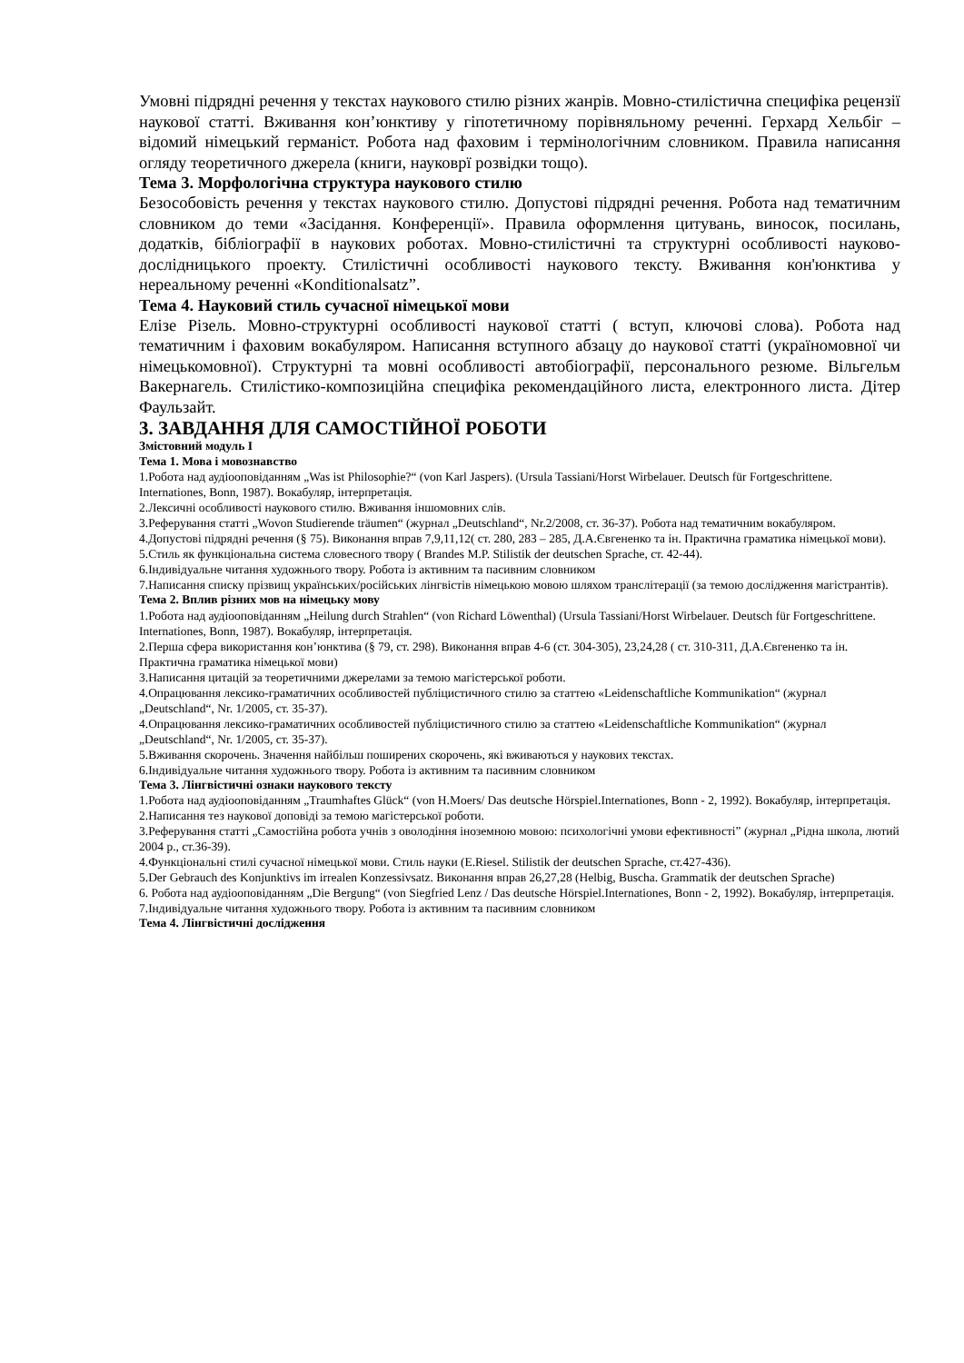Умовні підрядні речення у текстах наукового стилю різних жанрів. Мовно-стилістична специфіка рецензії наукової статті. Вживання кон’юнктиву у гіпотетичному порівняльному реченні. Герхард Хельбіг – відомий німецький германіст. Робота над фаховим і термінологічним словником. Правила написання огляду теоретичного джерела (книги, науковрї розвідки тощо).
Тема 3. Морфологічна структура наукового стилю
Безособовість речення у текстах наукового стилю. Допустові підрядні речення. Робота над тематичним словником до теми «Засідання. Конференції». Правила оформлення цитувань, виносок, посилань, додатків, бібліографії в наукових роботах. Мовно-стилістичні та структурні особливості науково-дослідницького проекту. Стилістичні особливості наукового тексту. Вживання кон'юнктива у нереальному реченні «Konditionalsatz”.
Тема 4. Науковий стиль сучасної німецької мови
Елізе Різель. Мовно-структурні особливості наукової статті ( вступ, ключові слова). Робота над тематичним і фаховим вокабуляром. Написання вступного абзацу до наукової статті (україномовної чи німецькомовної). Структурні та мовні особливості автобіографії, персонального резюме. Вільгельм Вакернагель. Стилістико-композиційна специфіка рекомендаційного листа, електронного листа. Дітер Фаульзайт.
3. ЗАВДАННЯ ДЛЯ САМОСТІЙНОЇ РОБОТИ
Змістовний модуль I
Тема 1. Мова і мовознавство
1.Робота над аудіооповіданням „Was ist Philosophie?“ (von Karl Jaspers). (Ursula Tassiani/Horst Wirbelauer. Deutsch für Fortgeschrittene. Internationes, Bonn, 1987). Вокабуляр, інтерпретація.
2.Лексичні особливості наукового стилю. Вживання іншомовних слів.
3.Реферування статті „Wovon Studierende träumen“ (журнал „Deutschland“, Nr.2/2008, ст. 36-37). Робота над тематичним вокабуляром.
4.Допустові підрядні речення (§ 75). Виконання вправ 7,9,11,12( ст. 280, 283 – 285, Д.А.Євгененко та ін. Практична граматика німецької мови).
5.Стиль як функціональна система словесного твору ( Brandes M.P. Stilistik der deutschen Sprache, ст. 42-44).
6.Індивідуальне читання художнього твору. Робота із активним та пасивним словником
7.Написання списку прізвищ українських/російських лінгвістів німецькою мовою шляхом транслітерації (за темою дослідження магістрантів).
Тема 2. Вплив різних мов на німецьку мову
1.Робота над аудіооповіданням „Heilung durch Strahlen“ (von Richard Löwenthal) (Ursula Tassiani/Horst Wirbelauer. Deutsch für Fortgeschrittene. Internationes, Bonn, 1987). Вокабуляр, інтерпретація.
2.Перша сфера використання кон’юнктива (§ 79, ст. 298). Виконання вправ 4-6 (ст. 304-305), 23,24,28 ( ст. 310-311, Д.А.Євгененко та ін. Практична граматика німецької мови)
3.Написання цитацій за теоретичними джерелами за темою магістерської роботи.
4.Опрацювання лексико-граматичних особливостей публіцистичного стилю за статтею «Leidenschaftliche Kommunikation“ (журнал „Deutschland“, Nr. 1/2005, ст. 35-37).
4.Опрацювання лексико-граматичних особливостей публіцистичного стилю за статтею «Leidenschaftliche Kommunikation“ (журнал „Deutschland“, Nr. 1/2005, ст. 35-37).
5.Вживання скорочень. Значення найбільш поширених скорочень, які вживаються у наукових текстах.
6.Індивідуальне читання художнього твору. Робота із активним та пасивним словником
Тема 3. Лінгвістичні ознаки наукового тексту
1.Робота над аудіооповіданням „Traumhaftes Glück“ (von H.Moers/ Das deutsche Hörspiel.Internationes, Bonn - 2, 1992). Вокабуляр, інтерпретація.
2.Написання тез наукової доповіді за темою магістерської роботи.
3.Реферування статті „Самостійна робота учнів з оволодіння іноземною мовою: психологічні умови ефективності” (журнал „Рідна школа, лютий 2004 р., ст.36-39).
4.Функціональні стилі сучасної німецької мови. Стиль науки (E.Riesel. Stilistik der deutschen Sprache, ст.427-436).
5.Der Gebrauch des Konjunktivs im irrealen Konzessivsatz. Виконання вправ 26,27,28 (Helbig, Buscha. Grammatik der deutschen Sprache)
6. Робота над аудіооповіданням „Die Bergung“ (von Siegfried Lenz / Das deutsche Hörspiel.Internationes, Bonn - 2, 1992). Вокабуляр, інтерпретація.
7.Індивідуальне читання художнього твору. Робота із активним та пасивним словником
Тема 4. Лінгвістичні дослідження